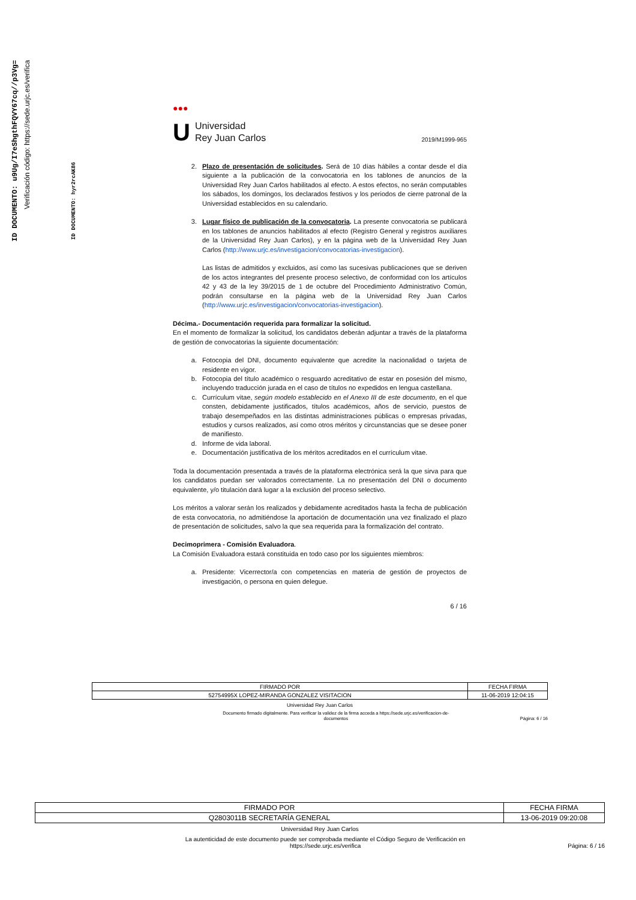ID DOCUMENTO: u9Ug/I7eShgthFQVY67cq//p3Vg=
Verificación código: https://sede.urjc.es/verifica
ID DOCUMENTO: hyr2rcAK86
●●●
U
Universidad
Rey Juan Carlos
2019/M1999-965
2. Plazo de presentación de solicitudes. Será de 10 días hábiles a contar desde el día siguiente a la publicación de la convocatoria en los tablones de anuncios de la Universidad Rey Juan Carlos habilitados al efecto. A estos efectos, no serán computables los sábados, los domingos, los declarados festivos y los periodos de cierre patronal de la Universidad establecidos en su calendario.
3. Lugar físico de publicación de la convocatoria. La presente convocatoria se publicará en los tablones de anuncios habilitados al efecto (Registro General y registros auxiliares de la Universidad Rey Juan Carlos), y en la página web de la Universidad Rey Juan Carlos (http://www.urjc.es/investigacion/convocatorias-investigacion).
Las listas de admitidos y excluidos, así como las sucesivas publicaciones que se deriven de los actos integrantes del presente proceso selectivo, de conformidad con los artículos 42 y 43 de la ley 39/2015 de 1 de octubre del Procedimiento Administrativo Común, podrán consultarse en la página web de la Universidad Rey Juan Carlos (http://www.urjc.es/investigacion/convocatorias-investigacion).
Décima.- Documentación requerida para formalizar la solicitud.
En el momento de formalizar la solicitud, los candidatos deberán adjuntar a través de la plataforma de gestión de convocatorias la siguiente documentación:
a. Fotocopia del DNI, documento equivalente que acredite la nacionalidad o tarjeta de residente en vigor.
b. Fotocopia del título académico o resguardo acreditativo de estar en posesión del mismo, incluyendo traducción jurada en el caso de títulos no expedidos en lengua castellana.
c. Currículum vitae, según modelo establecido en el Anexo III de este documento, en el que consten, debidamente justificados, títulos académicos, años de servicio, puestos de trabajo desempeñados en las distintas administraciones públicas o empresas privadas, estudios y cursos realizados, así como otros méritos y circunstancias que se desee poner de manifiesto.
d. Informe de vida laboral.
e. Documentación justificativa de los méritos acreditados en el currículum vitae.
Toda la documentación presentada a través de la plataforma electrónica será la que sirva para que los candidatos puedan ser valorados correctamente. La no presentación del DNI o documento equivalente, y/o titulación dará lugar a la exclusión del proceso selectivo.
Los méritos a valorar serán los realizados y debidamente acreditados hasta la fecha de publicación de esta convocatoria, no admitiéndose la aportación de documentación una vez finalizado el plazo de presentación de solicitudes, salvo la que sea requerida para la formalización del contrato.
Decimoprimera - Comisión Evaluadora.
La Comisión Evaluadora estará constituida en todo caso por los siguientes miembros:
a. Presidente: Vicerrector/a con competencias en materia de gestión de proyectos de investigación, o persona en quien delegue.
6 / 16
| FIRMADO POR | FECHA FIRMA |
| 52754995X LOPEZ-MIRANDA GONZALEZ VISITACION | 11-06-2019 12:04:15 |
Universidad Rey Juan Carlos
Documento firmado digitalmente. Para verificar la validez de la firma acceda a https://sede.urjc.es/verificacion-de-
documentos
Página: 6 / 16
| FIRMADO POR | FECHA FIRMA |
| Q2803011B SECRETARÍA GENERAL | 13-06-2019 09:20:08 |
Universidad Rey Juan Carlos
La autenticidad de este documento puede ser comprobada mediante el Código Seguro de Verificación en
https://sede.urjc.es/verifica
Página: 6 / 16